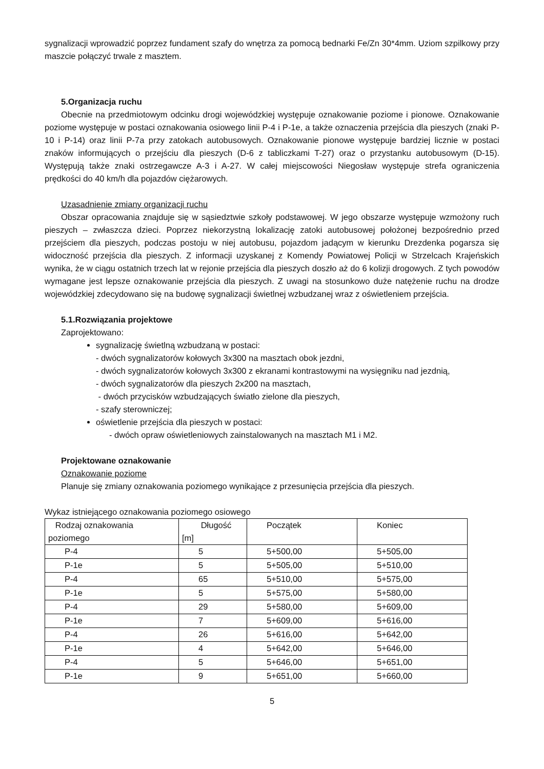sygnalizacji wprowadzić poprzez fundament szafy do wnętrza za pomocą bednarki Fe/Zn 30*4mm. Uziom szpilkowy przy maszcie połączyć trwale z masztem.
5.Organizacja ruchu
Obecnie na przedmiotowym odcinku drogi wojewódzkiej występuje oznakowanie poziome i pionowe. Oznakowanie poziome występuje w postaci oznakowania osiowego linii P-4 i P-1e, a także oznaczenia przejścia dla pieszych (znaki P-10 i P-14) oraz linii P-7a przy zatokach autobusowych. Oznakowanie pionowe występuje bardziej licznie w postaci znaków informujących o przejściu dla pieszych (D-6 z tabliczkami T-27) oraz o przystanku autobusowym (D-15). Występują także znaki ostrzegawcze A-3 i A-27. W całej miejscowości Niegosław występuje strefa ograniczenia prędkości do 40 km/h dla pojazdów ciężarowych.
Uzasadnienie zmiany organizacji ruchu
Obszar opracowania znajduje się w sąsiedztwie szkoły podstawowej. W jego obszarze występuje wzmożony ruch pieszych – zwłaszcza dzieci. Poprzez niekorzystną lokalizację zatoki autobusowej położonej bezpośrednio przed przejściem dla pieszych, podczas postoju w niej autobusu, pojazdom jadącym w kierunku Drezdenka pogarsza się widoczność przejścia dla pieszych. Z informacji uzyskanej z Komendy Powiatowej Policji w Strzelcach Krajeńskich wynika, że w ciągu ostatnich trzech lat w rejonie przejścia dla pieszych doszło aż do 6 kolizji drogowych. Z tych powodów wymagane jest lepsze oznakowanie przejścia dla pieszych. Z uwagi na stosunkowo duże natężenie ruchu na drodze wojewódzkiej zdecydowano się na budowę sygnalizacji świetlnej wzbudzanej wraz z oświetleniem przejścia.
5.1.Rozwiązania projektowe
Zaprojektowano:
sygnalizację świetlną wzbudzaną w postaci:
- dwóch sygnalizatorów kołowych 3x300 na masztach obok jezdni,
- dwóch sygnalizatorów kołowych 3x300 z ekranami kontrastowymi na wysięgniku nad jezdnią,
- dwóch sygnalizatorów dla pieszych 2x200 na masztach,
- dwóch przycisków wzbudzających światło zielone dla pieszych,
- szafy sterowniczej;
oświetlenie przejścia dla pieszych w postaci:
- dwóch opraw oświetleniowych zainstalowanych na masztach M1 i M2.
Projektowane oznakowanie
Oznakowanie poziome
Planuje się zmiany oznakowania poziomego wynikające z przesunięcia przejścia dla pieszych.
Wykaz istniejącego oznakowania poziomego osiowego
| Rodzaj oznakowania poziomego | Długość [m] | Początek | Koniec |
| P-4 | 5 | 5+500,00 | 5+505,00 |
| P-1e | 5 | 5+505,00 | 5+510,00 |
| P-4 | 65 | 5+510,00 | 5+575,00 |
| P-1e | 5 | 5+575,00 | 5+580,00 |
| P-4 | 29 | 5+580,00 | 5+609,00 |
| P-1e | 7 | 5+609,00 | 5+616,00 |
| P-4 | 26 | 5+616,00 | 5+642,00 |
| P-1e | 4 | 5+642,00 | 5+646,00 |
| P-4 | 5 | 5+646,00 | 5+651,00 |
| P-1e | 9 | 5+651,00 | 5+660,00 |
5